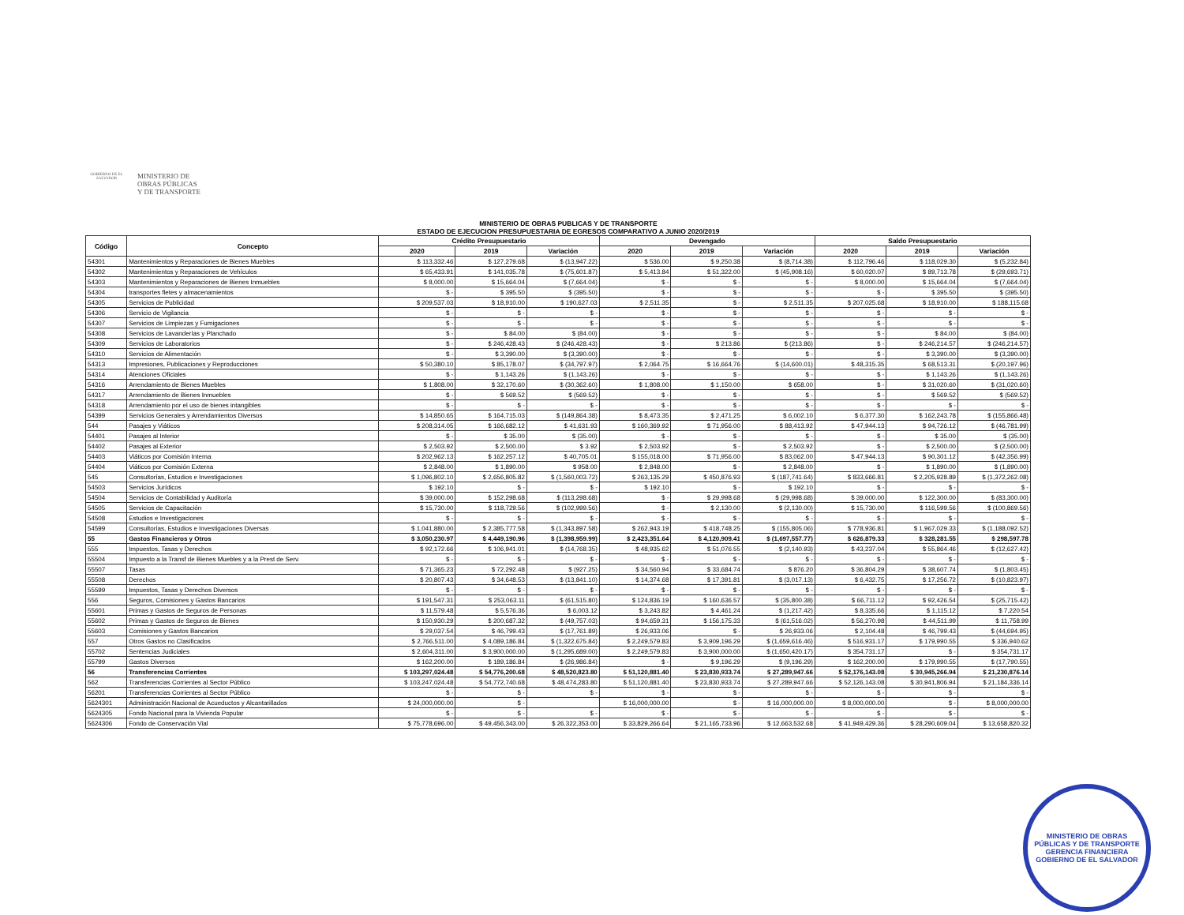GOBIERNO DE EL SALVADOR
MINISTERIO DE
OBRAS PÚBLICAS
Y DE TRANSPORTE
MINISTERIO DE OBRAS PUBLICAS Y DE TRANSPORTE
ESTADO DE EJECUCION PRESUPUESTARIA DE EGRESOS COMPARATIVO A JUNIO 2020/2019
| Código | Concepto | Crédito Presupuestario | | | Devengado | | | Saldo Presupuestario | | |
| --- | --- | --- | --- | --- | --- | --- | --- | --- | --- | --- |
| | | 2020 | 2019 | Variación | 2020 | 2019 | Variación | 2020 | 2019 | Variación |
| 54301 | Mantenimientos y Reparaciones de Bienes Muebles | $ 113,332.46 | $ 127,279.68 | $ (13,947.22) | $ 536.00 | $ 9,250.38 | $ (8,714.38) | $ 112,796.46 | $ 118,029.30 | $ (5,232.84) |
| 54302 | Mantenimientos y Reparaciones de Vehículos | $ 65,433.91 | $ 141,035.78 | $ (75,601.87) | $ 5,413.84 | $ 51,322.00 | $ (45,908.16) | $ 60,020.07 | $ 89,713.78 | $ (29,693.71) |
| 54303 | Mantenimientos y Reparaciones de Bienes Inmuebles | $ 8,000.00 | $ 15,664.04 | $ (7,664.04) | $ - | $ - | $ - | $ 8,000.00 | $ 15,664.04 | $ (7,664.04) |
| 54304 | transportes fletes y almacenamientos | $ - | $ 395.50 | $ (395.50) | $ - | $ - | $ - | $ - | $ 395.50 | $ (395.50) |
| 54305 | Servicios de Publicidad | $ 209,537.03 | $ 18,910.00 | $ 190,627.03 | $ 2,511.35 | $ - | $ 2,511.35 | $ 207,025.68 | $ 18,910.00 | $ 188,115.68 |
| 54306 | Servicio de Vigilancia | $ - | $ - | $ - | $ - | $ - | $ - | $ - | $ - | $ - |
| 54307 | Servicios de Limpiezas y Fumigaciones | $ - | $ - | $ - | $ - | $ - | $ - | $ - | $ - | $ - |
| 54308 | Servicios de Lavanderías y Planchado | $ - | $ 84.00 | $ (84.00) | $ - | $ - | $ - | $ - | $ 84.00 | $ (84.00) |
| 54309 | Servicios de Laboratorios | $ - | $ 246,428.43 | $ (246,428.43) | $ - | $ 213.86 | $ (213.86) | $ - | $ 246,214.57 | $ (246,214.57) |
| 54310 | Servicios de Alimentación | $ - | $ 3,390.00 | $ (3,390.00) | $ - | $ - | $ - | $ - | $ 3,390.00 | $ (3,390.00) |
| 54313 | Impresiones, Publicaciones y Reproducciones | $ 50,380.10 | $ 85,178.07 | $ (34,797.97) | $ 2,064.75 | $ 16,664.76 | $ (14,600.01) | $ 48,315.35 | $ 68,513.31 | $ (20,197.96) |
| 54314 | Atenciones Oficiales | $ - | $ 1,143.26 | $ (1,143.26) | $ - | $ - | $ - | $ - | $ 1,143.26 | $ (1,143.26) |
| 54316 | Arrendamiento de Bienes Muebles | $ 1,808.00 | $ 32,170.60 | $ (30,362.60) | $ 1,808.00 | $ 1,150.00 | $ 658.00 | $ - | $ 31,020.60 | $ (31,020.60) |
| 54317 | Arrendamiento de Bienes Inmuebles | $ - | $ 569.52 | $ (569.52) | $ - | $ - | $ - | $ - | $ 569.52 | $ (569.52) |
| 54318 | Arrendamiento por el uso de bienes intangibles | $ - | $ - | $ - | $ - | $ - | $ - | $ - | $ - | $ - |
| 54399 | Servicios Generales y Arrendamientos Diversos | $ 14,850.65 | $ 164,715.03 | $ (149,864.38) | $ 8,473.35 | $ 2,471.25 | $ 6,002.10 | $ 6,377.30 | $ 162,243.78 | $ (155,866.48) |
| 544 | Pasajes y Viáticos | $ 208,314.05 | $ 166,682.12 | $ 41,631.93 | $ 160,369.92 | $ 71,956.00 | $ 88,413.92 | $ 47,944.13 | $ 94,726.12 | $ (46,781.99) |
| 54401 | Pasajes al Interior | $ - | $ 35.00 | $ (35.00) | $ - | $ - | $ - | $ - | $ 35.00 | $ (35.00) |
| 54402 | Pasajes al Exterior | $ 2,503.92 | $ 2,500.00 | $ 3.92 | $ 2,503.92 | $ - | $ 2,503.92 | $ - | $ 2,500.00 | $ (2,500.00) |
| 54403 | Viáticos por Comisión Interna | $ 202,962.13 | $ 162,257.12 | $ 40,705.01 | $ 155,018.00 | $ 71,956.00 | $ 83,062.00 | $ 47,944.13 | $ 90,301.12 | $ (42,356.99) |
| 54404 | Viáticos por Comisión Externa | $ 2,848.00 | $ 1,890.00 | $ 958.00 | $ 2,848.00 | $ - | $ 2,848.00 | $ - | $ 1,890.00 | $ (1,890.00) |
| 545 | Consultorías, Estudios e Investigaciones | $ 1,096,802.10 | $ 2,656,805.82 | $ (1,560,003.72) | $ 263,135.29 | $ 450,876.93 | $ (187,741.64) | $ 833,666.81 | $ 2,205,928.89 | $ (1,372,262.08) |
| 54503 | Servicios Jurídicos | $ 192.10 | $ - | $ - | $ 192.10 | $ - | $ 192.10 | $ - | $ - | $ - |
| 54504 | Servicios de Contabilidad y Auditoría | $ 39,000.00 | $ 152,298.68 | $ (113,298.68) | $ - | $ 29,998.68 | $ (29,998.68) | $ 39,000.00 | $ 122,300.00 | $ (83,300.00) |
| 54505 | Servicios de Capacitación | $ 15,730.00 | $ 118,729.56 | $ (102,999.56) | $ - | $ 2,130.00 | $ (2,130.00) | $ 15,730.00 | $ 116,599.56 | $ (100,869.56) |
| 54508 | Estudios e Investigaciones | $ - | $ - | $ - | $ - | $ - | $ - | $ - | $ - | $ - |
| 54599 | Consultorías, Estudios e Investigaciones Diversas | $ 1,041,880.00 | $ 2,385,777.58 | $ (1,343,897.58) | $ 262,943.19 | $ 418,748.25 | $ (155,805.06) | $ 778,936.81 | $ 1,967,029.33 | $ (1,188,092.52) |
| 55 | Gastos Financieros y Otros | $ 3,050,230.97 | $ 4,449,190.96 | $ (1,398,959.99) | $ 2,423,351.64 | $ 4,120,909.41 | $ (1,697,557.77) | $ 626,879.33 | $ 328,281.55 | $ 298,597.78 |
| 555 | Impuestos, Tasas y Derechos | $ 92,172.66 | $ 106,941.01 | $ (14,768.35) | $ 48,935.62 | $ 51,076.55 | $ (2,140.93) | $ 43,237.04 | $ 55,864.46 | $ (12,627.42) |
| 55504 | Impuesto a la Transf de Bienes Muebles y a la Prest de Serv. | $ - | $ - | $ - | $ - | $ - | $ - | $ - | $ - | $ - |
| 55507 | Tasas | $ 71,365.23 | $ 72,292.48 | $ (927.25) | $ 34,560.94 | $ 33,684.74 | $ 876.20 | $ 36,804.29 | $ 38,607.74 | $ (1,803.45) |
| 55508 | Derechos | $ 20,807.43 | $ 34,648.53 | $ (13,841.10) | $ 14,374.68 | $ 17,391.81 | $ (3,017.13) | $ 6,432.75 | $ 17,256.72 | $ (10,823.97) |
| 55599 | Impuestos, Tasas y Derechos Diversos | $ - | $ - | $ - | $ - | $ - | $ - | $ - | $ - | $ - |
| 556 | Seguros, Comisiones y Gastos Bancarios | $ 191,547.31 | $ 253,063.11 | $ (61,515.80) | $ 124,836.19 | $ 160,636.57 | $ (35,800.38) | $ 66,711.12 | $ 92,426.54 | $ (25,715.42) |
| 55601 | Primas y Gastos de Seguros de Personas | $ 11,579.48 | $ 5,576.36 | $ 6,003.12 | $ 3,243.82 | $ 4,461.24 | $ (1,217.42) | $ 8,335.66 | $ 1,115.12 | $ 7,220.54 |
| 55602 | Primas y Gastos de Seguros de Bienes | $ 150,930.29 | $ 200,687.32 | $ (49,757.03) | $ 94,659.31 | $ 156,175.33 | $ (61,516.02) | $ 56,270.98 | $ 44,511.99 | $ 11,758.99 |
| 55603 | Comisiones y Gastos Bancarios | $ 29,037.54 | $ 46,799.43 | $ (17,761.89) | $ 26,933.06 | $ - | $ 26,933.06 | $ 2,104.48 | $ 46,799.43 | $ (44,694.95) |
| 557 | Otros Gastos no Clasificados | $ 2,766,511.00 | $ 4,089,186.84 | $ (1,322,675.84) | $ 2,249,579.83 | $ 3,909,196.29 | $ (1,659,616.46) | $ 516,931.17 | $ 179,990.55 | $ 336,940.62 |
| 55702 | Sentencias Judiciales | $ 2,604,311.00 | $ 3,900,000.00 | $ (1,295,689.00) | $ 2,249,579.83 | $ 3,900,000.00 | $ (1,650,420.17) | $ 354,731.17 | $ - | $ 354,731.17 |
| 55799 | Gastos Diversos | $ 162,200.00 | $ 189,186.84 | $ (26,986.84) | $ - | $ 9,196.29 | $ (9,196.29) | $ 162,200.00 | $ 179,990.55 | $ (17,790.55) |
| 56 | Transferencias Corrientes | $ 103,297,024.48 | $ 54,776,200.68 | $ 48,520,823.80 | $ 51,120,881.40 | $ 23,830,933.74 | $ 27,289,947.66 | $ 52,176,143.08 | $ 30,945,266.94 | $ 21,230,876.14 |
| 562 | Transferencias Corrientes al Sector Público | $ 103,247,024.48 | $ 54,772,740.68 | $ 48,474,283.80 | $ 51,120,881.40 | $ 23,830,933.74 | $ 27,289,947.66 | $ 52,126,143.08 | $ 30,941,806.94 | $ 21,184,336.14 |
| 56201 | Transferencias Corrientes al Sector Público | $ - | $ - | $ - | $ - | $ - | $ - | $ - | $ - | $ - |
| 5624301 | Administración Nacional de Acueductos y Alcantarillados | $ 24,000,000.00 | $ - | | $ 16,000,000.00 | $ - | $ 16,000,000.00 | $ 8,000,000.00 | $ - | $ 8,000,000.00 |
| 5624305 | Fondo Nacional para la Vivienda Popular | $ - | $ - | $ - | $ - | $ - | $ - | $ - | $ - | $ - |
| 5624306 | Fondo de Conservación Vial | $ 75,778,696.00 | $ 49,456,343.00 | $ 26,322,353.00 | $ 33,829,266.64 | $ 21,165,733.96 | $ 12,663,532.68 | $ 41,949,429.36 | $ 28,290,609.04 | $ 13,658,820.32 |
MINISTERIO DE OBRAS PÚBLICAS Y DE TRANSPORTE
GERENCIA FINANCIERA
GOBIERNO DE EL SALVADOR